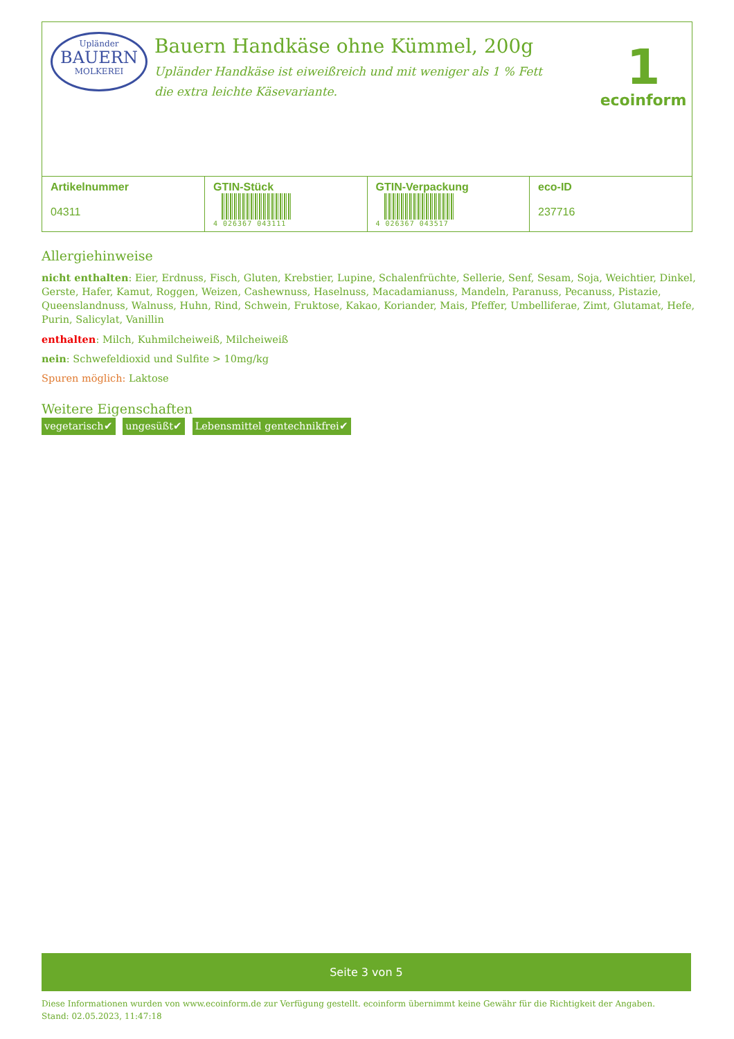Upländer
BAUERN
MOLKEREI
Bauern Handkäse ohne Kümmel, 200g
Upländer Handkäse ist eiweißreich und mit weniger als 1 % Fett die extra leichte Käsevariante.
1
ecoinform
| Artikelnummer 04311 | GTIN-Stück 4 026367 043111 | GTIN-Verpackung 4 026367 043517 | eco-ID 237716 |
Allergiehinweise
nicht enthalten: Eier, Erdnuss, Fisch, Gluten, Krebstier, Lupine, Schalenfrüchte, Sellerie, Senf, Sesam, Soja, Weichtier, Dinkel, Gerste, Hafer, Kamut, Roggen, Weizen, Cashewnuss, Haselnuss, Macadamianuss, Mandeln, Paranuss, Pecanuss, Pistazie, Queenslandnuss, Walnuss, Huhn, Rind, Schwein, Fruktose, Kakao, Koriander, Mais, Pfeffer, Umbelliferae, Zimt, Glutamat, Hefe, Purin, Salicylat, Vanillin
enthalten: Milch, Kuhmilcheiweiß, Milcheiweiß
nein: Schwefeldioxid und Sulfite > 10mg/kg
Spuren möglich: Laktose
Weitere Eigenschaften
vegetarisch✔ ungesüßt✔ Lebensmittel gentechnikfrei✔
Seite 3 von 5
Diese Informationen wurden von www.ecoinform.de zur Verfügung gestellt. ecoinform übernimmt keine Gewähr für die Richtigkeit der Angaben.
Stand: 02.05.2023, 11:47:18